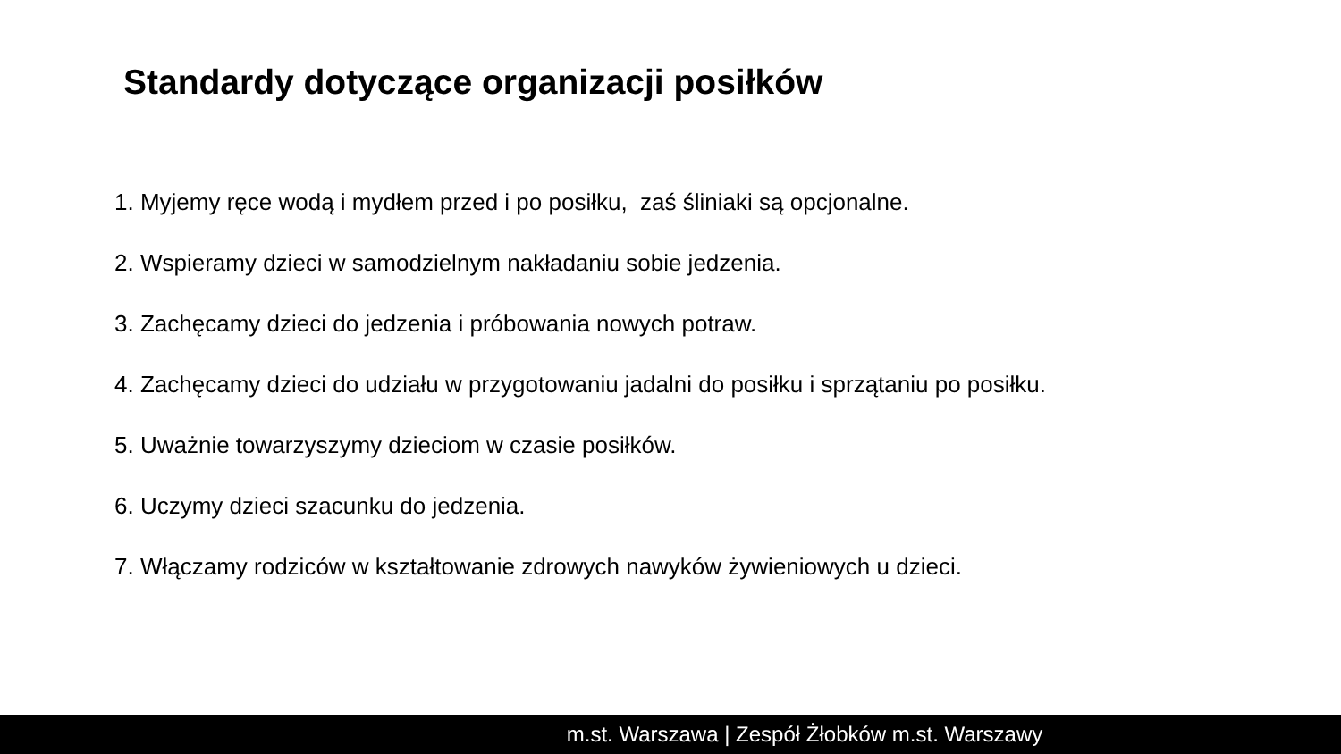Standardy dotyczące organizacji posiłków
1. Myjemy ręce wodą i mydłem przed i po posiłku, zaś śliniaki są opcjonalne.
2. Wspieramy dzieci w samodzielnym nakładaniu sobie jedzenia.
3. Zachęcamy dzieci do jedzenia i próbowania nowych potraw.
4. Zachęcamy dzieci do udziału w przygotowaniu jadalni do posiłku i sprzątaniu po posiłku.
5. Uważnie towarzyszymy dzieciom w czasie posiłków.
6. Uczymy dzieci szacunku do jedzenia.
7. Włączamy rodziców w kształtowanie zdrowych nawyków żywieniowych u dzieci.
m.st. Warszawa | Zespół Żłobków m.st. Warszawy